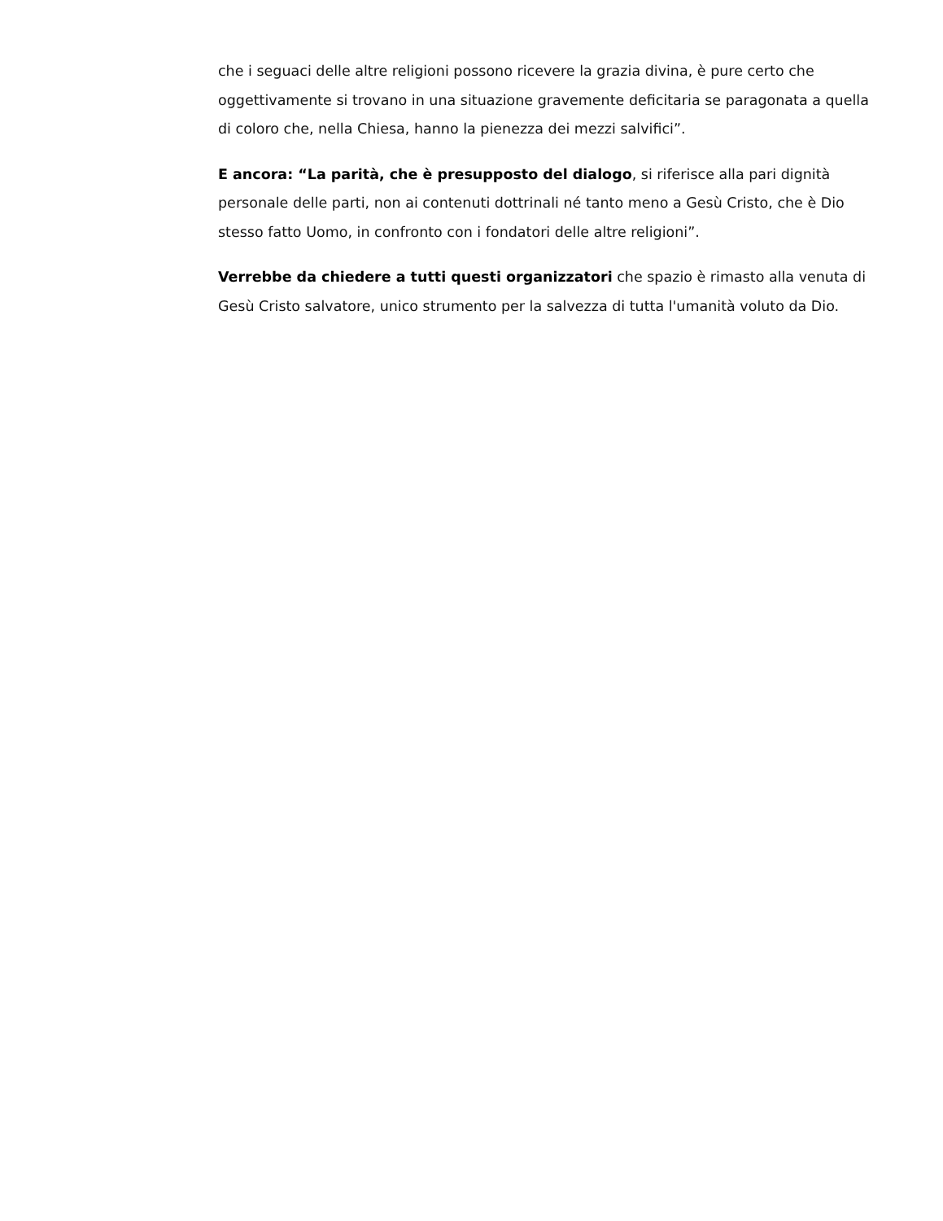che i seguaci delle altre religioni possono ricevere la grazia divina, è pure certo che oggettivamente si trovano in una situazione gravemente deficitaria se paragonata a quella di coloro che, nella Chiesa, hanno la pienezza dei mezzi salvifici”.
E ancora: “La parità, che è presupposto del dialogo, si riferisce alla pari dignità personale delle parti, non ai contenuti dottrinali né tanto meno a Gesù Cristo, che è Dio stesso fatto Uomo, in confronto con i fondatori delle altre religioni”.
Verrebbe da chiedere a tutti questi organizzatori che spazio è rimasto alla venuta di Gesù Cristo salvatore, unico strumento per la salvezza di tutta l'umanità voluto da Dio.